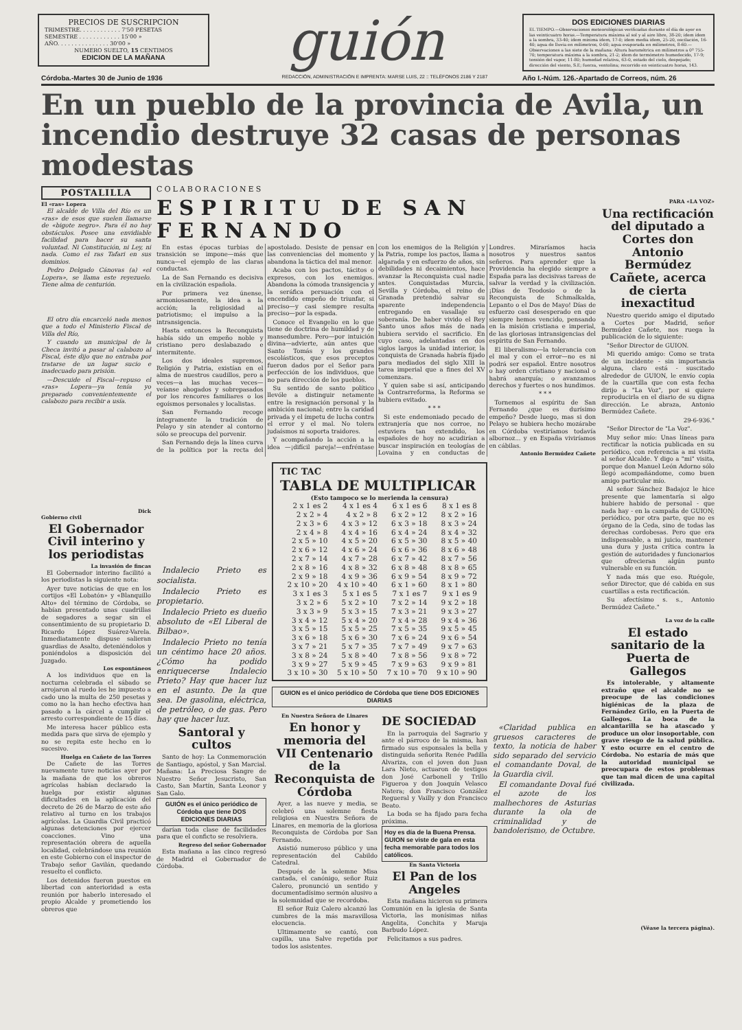PRECIOS DE SUSCRIPCION
TRIMESTRE. . . . . . . . . . . . 7'50 PESETAS
SEMESTRE . . . . . . . . . . . . 15'00 »
AÑO. . . . . . . . . . . . . . . 30'00 »
NUMERO SUELTO, 15 CENTIMOS
EDICION DE LA MAÑANA
guión
DOS EDICIONES DIARIAS
EL TIEMPO.—Observaciones meteorológicas verificadas durante el día de ayer en las veinticuatro horas.—Temperatura máxima al sol y al aire libre, 38-20; ídem ídem a la sombra, 33-40; ídem mínima ídem, 17-0; ídem media ídem, 25-20, oscilación, 16-40; agua de lluvia en milímetros, 0-00; agua evaporada en milímetros, 8-60.—Observaciones a las siete de la mañana: Altura barométrica en milímetros a 0º 755-70; temperatura máxima a la sombra, 21-2; ídem de termómetro humedecido, 17-9; tensión del vapor, 11-80; humedad relativa, 63-0, estado del cielo, despejado; dirección del viento, S.E; fuerza, ventolina; recorrido en veinticuatro horas, 143.
Córdoba.-Martes 30 de Junio de 1936 REDACCIÓN, ADMINISTRACIÓN E IMPRENTA: MARSE LUIS, 22 :: TELÉFONOS 2186 Y 2187 Año I.-Núm. 126.-Apartado de Correos, núm. 26
En un pueblo de la provincia de Avila, un incendio destruye 32 casas de personas modestas
POSTALILLA
El «ras» Lopera
El alcalde de Villa del Río es un «ras» de esos que suelen llamarse de «bigote negro». Para él no hay obstáculos. Posee una envidiable facilidad para hacer su santa voluntad. Ni Constitución, ni Ley, ni nada. Como el ras Tafari en sus dominios.
Pedro Delgado Cánovas (a) «el Lopera», se llama este reyezuelo. Tiene alma de centurión.
El otro día encarceló nada menos que a todo el Ministerio Fiscal de Villa del Río,
Y cuando un municipal de la Checa invitó a pasar al calabozo al Fiscal, éste dijo que no entraba por tratarse de un lugar sucio e inadecuado para prisión.
—Descuide el Fiscal—repuso el «ras» Lopera—ya tenía yo preparado convenientemente el calabozo para recibir a usía.
Dick
Gobierno civil
El Gobernador Civil interino y los periodistas
La invasión de fincas
El Gobernador interino facilitó a los periodistas la siguiente nota:
Ayer tuve noticias de que en los cortijos «El Lobatón» y «Blanquillo Alto» del término de Córdoba, se habían presentado unas cuadrillas de segadores a segar sin el consentimiento de su propietario D. Ricardo López Suárez-Varela. Inmediatamente dispuse salieran guardias de Asalto, deteniéndolos y poniéndolos a disposición del Juzgado.
Los espontáneos
A los individuos que en la nocturna celebrada el sábado se arrojaron al ruedo les he impuesto a cado uno la multa de 250 pesetas y como no la han hecho efectiva han pasado a la cárcel a cumplir el arresto correspondiente de 15 días.
Me interesa hacer público esta medida para que sirva de ejemplo y no se repita este hecho en lo sucesivo.
Huelga en Cañete de las Torres
De Cañete de las Torres nuevamente tuve noticias ayer por la mañana de que los obreros agrícolas habían declarado la huelga por existir algunas dificultades en la aplicación del decreto de 26 de Marzo de este año relativo al turno en los trabajos agrícolas. La Guardia Civil practicó algunas detenciones por ejercer coacciones. Vino una representación obrera de aquella localidad, celebrándose una reunión en este Gobierno con el inspector de Trabajo señor Gavilán, quedando resuelto el conflicto.
Los detenidos fueron puestos en libertad con anterioridad a esta reunión por haberlo interesado el propio Alcalde y prometiendo los obreros que
COLABORACIONES
ESPIRITU DE SAN FERNANDO
En estas épocas turbias de transición se impone—más que nunca—el ejemplo de las claras conductas.
La de San Fernando es decisiva en la civilización española.
Por primera vez únense, armoniosamente, la idea a la acción; la religiosidad al patriotismo; el impulso a la intransigencia.
Hasta entonces la Reconquista había sido un empeño noble y cristiano pero deslabazado e intermitente.
Los dos ideales supremos, Religión y Patria, existían en el alma de nuestros caudillos, pero a veces—a las muchas veces—veíanse ahogados y sobrepasados por los rencores familiares o los egoísmos personales y localistas.
San Fernando recoge íntegramente la tradición de Pelayo y sin atender al contorno sólo se preocupa del porvenir.
San Fernando deja la línea curva de la política por la recta del apostolado. Desiste de pensar en las conveniencias del momento y abandona la táctica del mal menor.
Acaba con los pactos, tácitos o expresos, con los enemigos. Abandona la cómoda transigencia y la seráfica persuación con el encendido empeño de triunfar, si preciso—y casi siempre resulta preciso—por la espada.
Conoce el Evangelio en lo que tiene de doctrina de humildad y de mansedumbre. Pero—por intuición divina—advierte, aún antes que Santo Tomás y los grandes escolásticos, que esos preceptos fueron dados por el Señor para perfección de los individuos, que no para dirección de los pueblos.
Su sentido de santo político llevóle a distinguir netamente entre la resignación personal y la ambición nacional; entre la caridad privada y el ímpetu de lucha contra el error y el mal. No tolera judaísmos ni soporta traidores.
Y acompañando la acción a la idea —¡difícil pareja!—enfréntase con los enemigos de la Religión y la Patria, rompe los pactos, llama a algarada y en esfuerzo de años, sin debilidades ni decaimientos, hace avanzar la Reconquista cual nadie antes. Conquistadas Murcia, Sevilla y Córdoba, el reino de Granada pretendió salvar su aparente independencia entregando en vasallaje su soberanía. De haber vivido el Rey Santo unos años más de nada hubiera servido el sacrificio. En cuyo caso, adelantadas en dos siglos largos la unidad interior, la conquista de Granada habría fijado para mediados del siglo XIII la tarea imperial que a fines del XV comenzara.
Y quien sabe si así, anticipando la Contrarreforma, la Reforma se hubiera evitado.
* * *
Si este endemoniado pecado de extranjería que nos corroe, no estuviera tan extendido, los españoles de hoy no acudirían a buscar inspiración en teologías de Lovaina y en conductas de Londres. Miraríamos hacia nosotros y nuestros santos señeros. Para aprender que la Providencia ha elegido siempre a España para las decisivas tareas de salvar la verdad y la civilización. ¡Días de Teodosio o de la Reconquista de Schmalkalda, Lepanto o el Dos de Mayo! Días de esfuerzo casi desesperado en que siempre hemos vencido, pensando en la misión cristiana e imperial, de las gloriosas intransigencias del espíritu de San Fernando.
El liberalismo—la tolerancia con el mal y con el error—no es ni podrá ser español. Entre nosotros o hay orden cristiano y nacional o habrá anarquía; o avanzamos derechos y fuertes o nos hundimos.
* * *
Tornemos al espíritu de San Fernando ¿que es durísimo empeño? Desde luego, mas si don Pelayo se hubiera hecho mozárabe en Córdoba vestiríamos todavía albornoz... y en España viviríamos en cábilas.
Antonio Bermúdez Cañete
Indalecio Prieto es socialista.
Indalecio Prieto es propietario.
Indalecio Prieto es dueño absoluto de «El Liberal de Bilbao».
Indalecio Prieto no tenía un céntimo hace 20 años. ¿Cómo ha podido enriquecerse Indalecio Prieto? Hay que hacer luz en el asunto. De la que sea. De gasolina, eléctrica, de petróleo, o de gas. Pero hay que hacer luz.
Santoral y cultos
Santo de hoy: La Conmemoración de Santiago, apóstol, y San Marcial. Mañana: La Preciosa Sangre de Nuestro Señor Jesucristo, San Casto, San Martín, Santa Leonor y San Galo.
GUIÓN es el único periódico de Córdoba que tiene DOS EDICIONES DIARIAS
darían toda clase de facilidades para que el conficto se resolviera.
Regreso del señor Gobernador
Esta mañana a las cinco regresó de Madrid el Gobernador de Córdoba.
TIC TAC
TABLA DE MULTIPLICAR
(Esto tampoco se lo merienda la censura)
| 2 x 1 es 2 | 4 x 1 es 4 | 6 x 1 es 6 | 8 x 1 es 8 |
| 2 x 2 » 4 | 4 x 2 » 8 | 6 x 2 » 12 | 8 x 2 » 16 |
| 2 x 3 » 6 | 4 x 3 » 12 | 6 x 3 » 18 | 8 x 3 » 24 |
| 2 x 4 » 8 | 4 x 4 » 16 | 6 x 4 » 24 | 8 x 4 » 32 |
| 2 x 5 » 10 | 4 x 5 » 20 | 6 x 5 » 30 | 8 x 5 » 40 |
| 2 x 6 » 12 | 4 x 6 » 24 | 6 x 6 » 36 | 8 x 6 » 48 |
| 2 x 7 » 14 | 4 x 7 » 28 | 6 x 7 » 42 | 8 x 7 » 56 |
| 2 x 8 » 16 | 4 x 8 » 32 | 6 x 8 » 48 | 8 x 8 » 65 |
| 2 x 9 » 18 | 4 x 9 » 36 | 6 x 9 » 54 | 8 x 9 » 72 |
| 2 x 10 » 20 | 4 x 10 » 40 | 6 x 1 » 60 | 8 x 1 » 80 |
| 3 x 1 es 3 | 5 x 1 es 5 | 7 x 1 es 7 | 9 x 1 es 9 |
| 3 x 2 » 6 | 5 x 2 » 10 | 7 x 2 » 14 | 9 x 2 » 18 |
| 3 x 3 » 9 | 5 x 3 » 15 | 7 x 3 » 21 | 9 x 3 » 27 |
| 3 x 4 » 12 | 5 x 4 » 20 | 7 x 4 » 28 | 9 x 4 » 36 |
| 3 x 5 » 15 | 5 x 5 » 25 | 7 x 5 » 35 | 9 x 5 » 45 |
| 3 x 6 » 18 | 5 x 6 » 30 | 7 x 6 » 24 | 9 x 6 » 54 |
| 3 x 7 » 21 | 5 x 7 » 35 | 7 x 7 » 49 | 9 x 7 » 63 |
| 3 x 8 » 24 | 5 x 8 » 40 | 7 x 8 » 56 | 9 x 8 » 72 |
| 3 x 9 » 27 | 5 x 9 » 45 | 7 x 9 » 63 | 9 x 9 » 81 |
| 3 x 10 » 30 | 5 x 10 » 50 | 7 x 10 » 70 | 9 x 10 » 90 |
GUION es el único periódico de Córdoba que tiene DOS EDICIONES DIARIAS
En Nuestra Señora de Linares
En honor y memoria del VII Centenario de la Reconquista de Córdoba
Ayer, a las nueve y media, se celebró una solemne fiesta religiosa en Nuestra Señora de Linares, en memoria de la gloriosa Reconquista de Córdoba por San Fernando.
Asistió numeroso público y una representación del Cabildo Catedral.
Después de la solemne Misa cantada, el canónigo, señor Ruiz Calero, pronunció un sentido y documentadísimo sermón alusivo a la solemnidad que se recordoba.
El señor Ruiz Calero alcanzó las cumbres de la más maravillosa elocuencia.
Ultimamente se cantó, con capilla, una Salve repetida por todos los asistentes.
DE SOCIEDAD
En la parroquia del Sagrario y ante el párroco de la misma, han firmado sus esponsales la bella y distinguida señorita Renée Padilla Alvariza, con el joven don Juan Lara Nieto, actuaron de testigos don José Carbonell y Trillo Figueroa y don Joaquín Velasco Natera; don Francisco González Regueral y Vailly y don Francisco Beato.
La boda se ha fijado para fecha próxima.
Hoy es día de la Buena Prensa. GUION se viste de gala en esta fecha memorable para todos los católicos.
En Santa Victoria
El Pan de los Angeles
Esta mañana hicieron su primera Comunión en la iglesia de Santa Victoria, las monísimas niñas Angelita, Conchita y Maruja Barbudo López.
Felicitamos a sus padres.
«Claridad publica en gruesos caracteres de texto, la noticia de haber sido separado del servicio el comandante Doval, de la Guardia civil.
El comandante Doval fué el azote de los malhechores de Asturias durante la ola de criminalidad y de bandolerismo, de Octubre.
PARA «LA VOZ»
Una rectificación del diputado a Cortes don Antonio Bermúdez Cañete, acerca de cierta inexactitud
Nuestro querido amigo el diputado a Cortes por Madrid, señor Bermúdez Cañete, nos ruega la publicación de lo siguiente:
"Señor Director de GUION.
Mi querido amigo: Como se trata de un incidente - sin importancia alguna, claro está - suscitado alrededor de GUION, le envío copia de la cuartilla que con esta fecha dirijo a "La Voz", por si quiere reproducirla en el diario de su digna dirección. Le abraza, Antonio Bermúdez Cañete.
29-6-936."
"Señor Director de "La Voz".
Muy señor mío: Unas líneas para rectificar la noticia publicada en su periódico, con referencia a mi visita al señor Alcalde. Y digo a "mi" visita, porque don Manuel León Adorno sólo llegó acompañándome, como buen amigo particular mío.
Al señor Sánchez Badajoz le hice presente que lamentaría si algo hubiere habido de personal - que nada hay - en la campaña de GUION; periódico, por otra parte, que no es órgano de la Ceda, sino de todas las derechas cordobesas. Pero que era indispensable, a mi juicio, mantener una dura y justa crítica contra la gestión de autoridades y funcionarios que ofrecieran algún punto vulnerable en su función.
Y nada más que eso. Ruégole, señor Director, que dé cabida en sus cuartillas a esta rectificación.
Su afectísimo s. s., Antonio Bermúdez Cañete."
La voz de la calle
El estado sanitario de la Puerta de Gallegos
Es intolerable, y altamente extraño que el alcalde no se preocupe de las condiciones higiénicas de la plaza de Fernández Grilo, en la Puerta de Gallegos. La boca de la alcantarilla se ha atascado y produce un olor insoportable, con grave riesgo de la salud pública. Y esto ocurre en el centro de Córdoba. No estaría de más que la autoridad municipal se preocupara de estos problemas que tan mal dicen de una capital civilizada.
(Véase la tercera página).